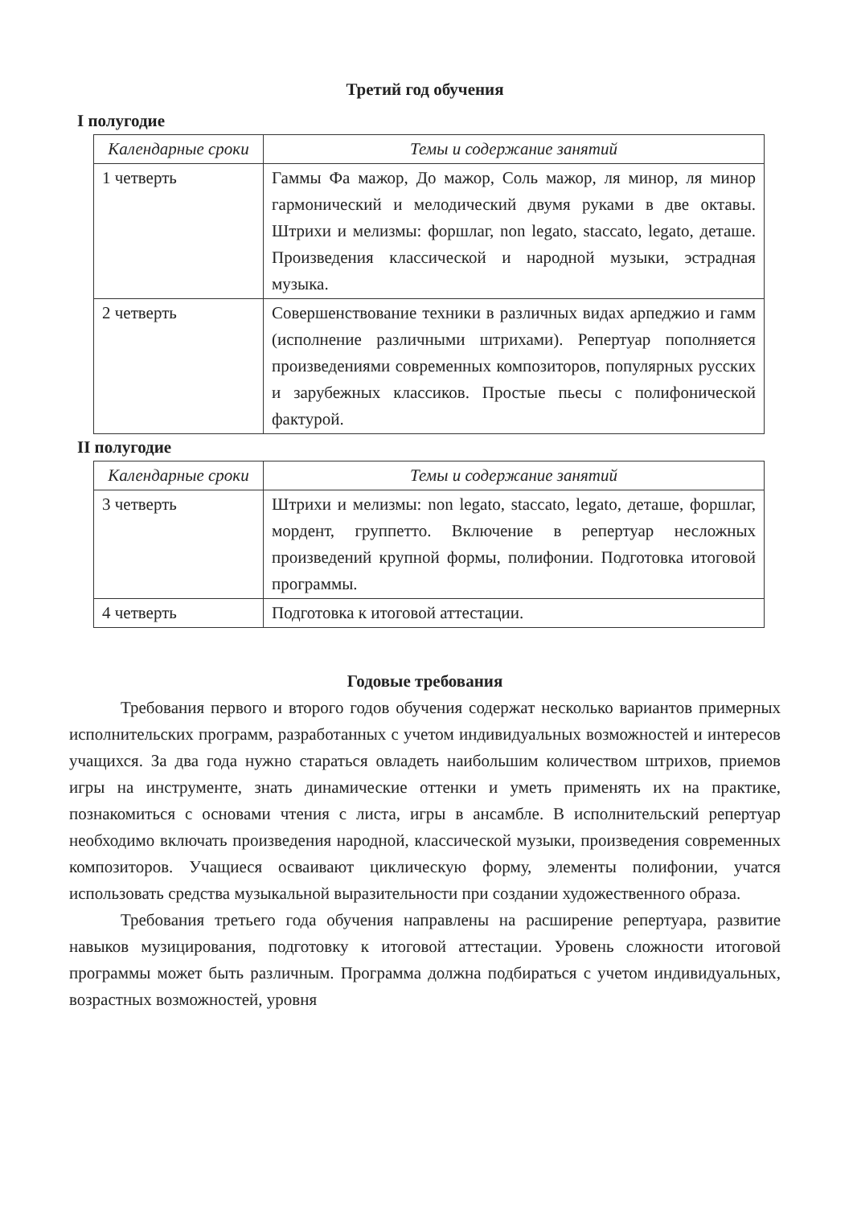Третий год обучения
I полугодие
| Календарные сроки | Темы и содержание занятий |
| --- | --- |
| 1 четверть | Гаммы Фа мажор, До мажор, Соль мажор, ля минор, ля минор гармонический и мелодический двумя руками в две октавы. Штрихи и мелизмы: форшлаг, non legato, staccato, legato, деташе. Произведения классической и народной музыки, эстрадная музыка. |
| 2 четверть | Совершенствование техники в различных видах арпеджио и гамм (исполнение различными штрихами). Репертуар пополняется произведениями современных композиторов, популярных русских и зарубежных классиков. Простые пьесы с полифонической фактурой. |
II полугодие
| Календарные сроки | Темы и содержание занятий |
| --- | --- |
| 3 четверть | Штрихи и мелизмы: non legato, staccato, legato, деташе, форшлаг, мордент, группетто. Включение в репертуар несложных произведений крупной формы, полифонии. Подготовка итоговой программы. |
| 4 четверть | Подготовка к итоговой аттестации. |
Годовые требования
Требования первого и второго годов обучения содержат несколько вариантов примерных исполнительских программ, разработанных с учетом индивидуальных возможностей и интересов учащихся. За два года нужно стараться овладеть наибольшим количеством штрихов, приемов игры на инструменте, знать динамические оттенки и уметь применять их на практике, познакомиться с основами чтения с листа, игры в ансамбле. В исполнительский репертуар необходимо включать произведения народной, классической музыки, произведения современных композиторов. Учащиеся осваивают циклическую форму, элементы полифонии, учатся использовать средства музыкальной выразительности при создании художественного образа.
Требования третьего года обучения направлены на расширение репертуара, развитие навыков музицирования, подготовку к итоговой аттестации. Уровень сложности итоговой программы может быть различным. Программа должна подбираться с учетом индивидуальных, возрастных возможностей, уровня